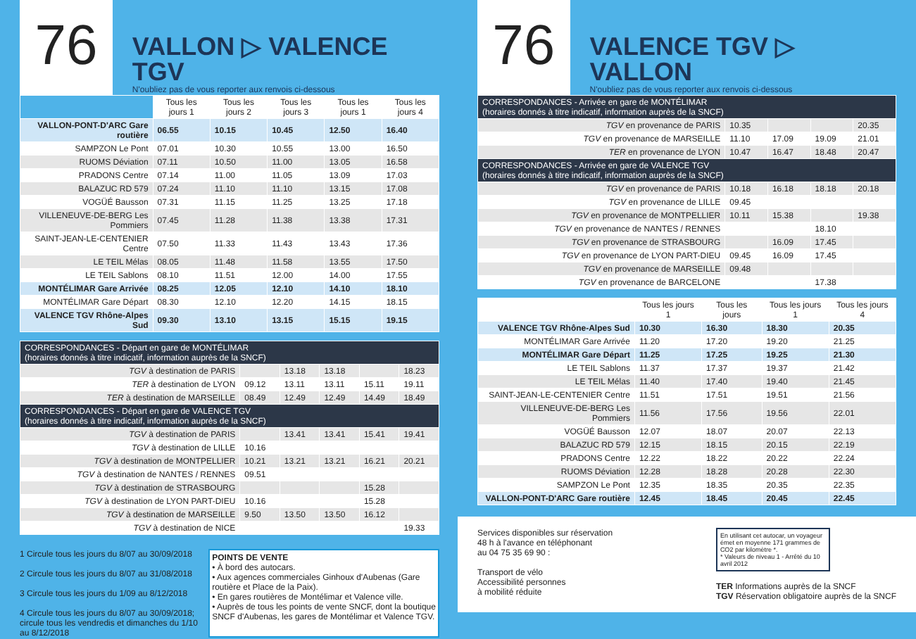76
VALLON ▷ VALENCE TGV
N'oubliez pas de vous reporter aux renvois ci-dessous
| | Tous les jours 1 | Tous les jours 2 | Tous les jours 3 | Tous les jours 1 | Tous les jours 4 |
| --- | --- | --- | --- | --- | --- |
| VALLON-PONT-D'ARC Gare routière | 06.55 | 10.15 | 10.45 | 12.50 | 16.40 |
| SAMPZON Le Pont | 07.01 | 10.30 | 10.55 | 13.00 | 16.50 |
| RUOMS Déviation | 07.11 | 10.50 | 11.00 | 13.05 | 16.58 |
| PRADONS Centre | 07.14 | 11.00 | 11.05 | 13.09 | 17.03 |
| BALAZUC RD 579 | 07.24 | 11.10 | 11.10 | 13.15 | 17.08 |
| VOGÜÉ Bausson | 07.31 | 11.15 | 11.25 | 13.25 | 17.18 |
| VILLENEUVE-DE-BERG Les Pommiers | 07.45 | 11.28 | 11.38 | 13.38 | 17.31 |
| SAINT-JEAN-LE-CENTENIER Centre | 07.50 | 11.33 | 11.43 | 13.43 | 17.36 |
| LE TEIL Mélas | 08.05 | 11.48 | 11.58 | 13.55 | 17.50 |
| LE TEIL Sablons | 08.10 | 11.51 | 12.00 | 14.00 | 17.55 |
| MONTÉLIMAR Gare Arrivée | 08.25 | 12.05 | 12.10 | 14.10 | 18.10 |
| MONTÉLIMAR Gare Départ | 08.30 | 12.10 | 12.20 | 14.15 | 18.15 |
| VALENCE TGV Rhône-Alpes Sud | 09.30 | 13.10 | 13.15 | 15.15 | 19.15 |
| CORRESPONDANCES - Départ en gare de MONTÉLIMAR (horaires donnés à titre indicatif, information auprès de la SNCF) | | | | | |
| TGV à destination de PARIS | | 13.18 | 13.18 | | 18.23 |
| TER à destination de LYON | 09.12 | 13.11 | 13.11 | 15.11 | 19.11 |
| TER à destination de MARSEILLE | 08.49 | 12.49 | 12.49 | 14.49 | 18.49 |
| CORRESPONDANCES - Départ en gare de VALENCE TGV (horaires donnés à titre indicatif, information auprès de la SNCF) | | | | | |
| TGV à destination de PARIS | | 13.41 | 13.41 | 15.41 | 19.41 |
| TGV à destination de LILLE | 10.16 | | | | |
| TGV à destination de MONTPELLIER | 10.21 | 13.21 | 13.21 | 16.21 | 20.21 |
| TGV à destination de NANTES / RENNES | 09.51 | | | | |
| TGV à destination de STRASBOURG | | | | 15.28 | |
| TGV à destination de LYON PART-DIEU | 10.16 | | | 15.28 | |
| TGV à destination de MARSEILLE | 9.50 | 13.50 | 13.50 | 16.12 | |
| TGV à destination de NICE | | | | | 19.33 |
1 Circule tous les jours du 8/07 au 30/09/2018
2 Circule tous les jours du 8/07 au 31/08/2018
3 Circule tous les jours du 1/09 au 8/12/2018
4 Circule tous les jours du 8/07 au 30/09/2018; circule tous les vendredis et dimanches du 1/10 au 8/12/2018
POINTS DE VENTE
• À bord des autocars.
• Aux agences commerciales Ginhoux d'Aubenas (Gare routière et Place de la Paix).
• En gares routières de Montélimar et Valence ville.
• Auprès de tous les points de vente SNCF, dont la boutique SNCF d'Aubenas, les gares de Montélimar et Valence TGV.
76
VALENCE TGV ▷ VALLON
N'oubliez pas de vous reporter aux renvois ci-dessous
| CORRESPONDANCES - Arrivée en gare de MONTÉLIMAR (horaires donnés à titre indicatif, information auprès de la SNCF) | | | | |
| TGV en provenance de PARIS | 10.35 | | | 20.35 |
| TGV en provenance de MARSEILLE | 11.10 | 17.09 | 19.09 | 21.01 |
| TER en provenance de LYON | 10.47 | 16.47 | 18.48 | 20.47 |
| CORRESPONDANCES - Arrivée en gare de VALENCE TGV (horaires donnés à titre indicatif, information auprès de la SNCF) | | | | |
| TGV en provenance de PARIS | 10.18 | 16.18 | 18.18 | 20.18 |
| TGV en provenance de LILLE | 09.45 | | | |
| TGV en provenance de MONTPELLIER | 10.11 | 15.38 | | 19.38 |
| TGV en provenance de NANTES / RENNES | | | 18.10 | |
| TGV en provenance de STRASBOURG | | 16.09 | 17.45 | |
| TGV en provenance de LYON PART-DIEU | 09.45 | 16.09 | 17.45 | |
| TGV en provenance de MARSEILLE | 09.48 | | | |
| TGV en provenance de BARCELONE | | | 17.38 | |
| | Tous les jours 1 | Tous les jours | Tous les jours 1 | Tous les jours 4 |
| --- | --- | --- | --- | --- |
| VALENCE TGV Rhône-Alpes Sud | 10.30 | 16.30 | 18.30 | 20.35 |
| MONTÉLIMAR Gare Arrivée | 11.20 | 17.20 | 19.20 | 21.25 |
| MONTÉLIMAR Gare Départ | 11.25 | 17.25 | 19.25 | 21.30 |
| LE TEIL Sablons | 11.37 | 17.37 | 19.37 | 21.42 |
| LE TEIL Mélas | 11.40 | 17.40 | 19.40 | 21.45 |
| SAINT-JEAN-LE-CENTENIER Centre | 11.51 | 17.51 | 19.51 | 21.56 |
| VILLENEUVE-DE-BERG Les Pommiers | 11.56 | 17.56 | 19.56 | 22.01 |
| VOGÜÉ Bausson | 12.07 | 18.07 | 20.07 | 22.13 |
| BALAZUC RD 579 | 12.15 | 18.15 | 20.15 | 22.19 |
| PRADONS Centre | 12.22 | 18.22 | 20.22 | 22.24 |
| RUOMS Déviation | 12.28 | 18.28 | 20.28 | 22.30 |
| SAMPZON Le Pont | 12.35 | 18.35 | 20.35 | 22.35 |
| VALLON-PONT-D'ARC Gare routière | 12.45 | 18.45 | 20.45 | 22.45 |
Services disponibles sur réservation
48 h à l'avance en téléphonant
au 04 75 35 69 90 :
Transport de vélo
Accessibilité personnes
à mobilité réduite
En utilisant cet autocar, un voyageur émet en moyenne 171 grammes de CO2 par kilomètre *.
* Valeurs de niveau 1 - Arrêté du 10 avril 2012
TER Informations auprès de la SNCF
TGV Réservation obligatoire auprès de la SNCF